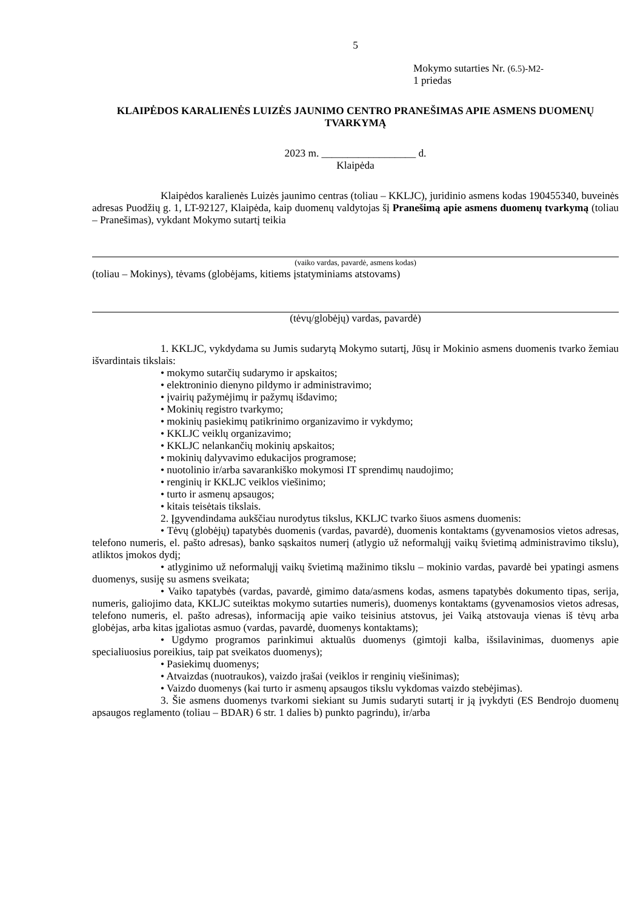5
Mokymo sutarties Nr. (6.5)-M2-
1 priedas
KLAIPĖDOS KARALIENĖS LUIZĖS JAUNIMO CENTRO PRANEŠIMAS APIE ASMENS DUOMENŲ TVARKYMĄ
2023 m. __________________ d.
Klaipėda
Klaipėdos karalienės Luizės jaunimo centras (toliau – KKLJC), juridinio asmens kodas 190455340, buveinės adresas Puodžių g. 1, LT-92127, Klaipėda, kaip duomenų valdytojas šį Pranešimą apie asmens duomenų tvarkymą (toliau – Pranešimas), vykdant Mokymo sutartį teikia
(vaiko vardas, pavardė, asmens kodas)
(toliau – Mokinys), tėvams (globėjams, kitiems įstatyminiams atstovams)
(tėvų/globėjų) vardas, pavardė)
1. KKLJC, vykdydama su Jumis sudarytą Mokymo sutartį, Jūsų ir Mokinio asmens duomenis tvarko žemiau išvardintais tikslais:
• mokymo sutarčių sudarymo ir apskaitos;
• elektroninio dienyno pildymo ir administravimo;
• įvairių pažymėjimų ir pažymų išdavimo;
• Mokinių registro tvarkymo;
• mokinių pasiekimų patikrinimo organizavimo ir vykdymo;
• KKLJC veiklų organizavimo;
• KKLJC nelankančių mokinių apskaitos;
• mokinių dalyvavimo edukacijos programose;
• nuotolinio ir/arba savarankiško mokymosi IT sprendimų naudojimo;
• renginių ir KKLJC veiklos viešinimo;
• turto ir asmenų apsaugos;
• kitais teisėtais tikslais.
2. Įgyvendindama aukščiau nurodytus tikslus, KKLJC tvarko šiuos asmens duomenis:
• Tėvų (globėjų) tapatybės duomenis (vardas, pavardė), duomenis kontaktams (gyvenamosios vietos adresas, telefono numeris, el. pašto adresas), banko sąskaitos numerį (atlygio už neformalųjį vaikų švietimą administravimo tikslu), atliktos įmokos dydį;
• atlyginimo už neformalųjį vaikų švietimą mažinimo tikslu – mokinio vardas, pavardė bei ypatingi asmens duomenys, susiję su asmens sveikata;
• Vaiko tapatybės (vardas, pavardė, gimimo data/asmens kodas, asmens tapatybės dokumento tipas, serija, numeris, galiojimo data, KKLJC suteiktas mokymo sutarties numeris), duomenys kontaktams (gyvenamosios vietos adresas, telefono numeris, el. pašto adresas), informaciją apie vaiko teisinius atstovus, jei Vaiką atstovauja vienas iš tėvų arba globėjas, arba kitas įgaliotas asmuo (vardas, pavardė, duomenys kontaktams);
• Ugdymo programos parinkimui aktualūs duomenys (gimtoji kalba, išsilavinimas, duomenys apie specialiuosius poreikius, taip pat sveikatos duomenys);
• Pasiekimų duomenys;
• Atvaizdas (nuotraukos), vaizdo įrašai (veiklos ir renginių viešinimas);
• Vaizdo duomenys (kai turto ir asmenų apsaugos tikslu vykdomas vaizdo stebėjimas).
3. Šie asmens duomenys tvarkomi siekiant su Jumis sudaryti sutartį ir ją įvykdyti (ES Bendrojo duomenų apsaugos reglamento (toliau – BDAR) 6 str. 1 dalies b) punkto pagrindu), ir/arba